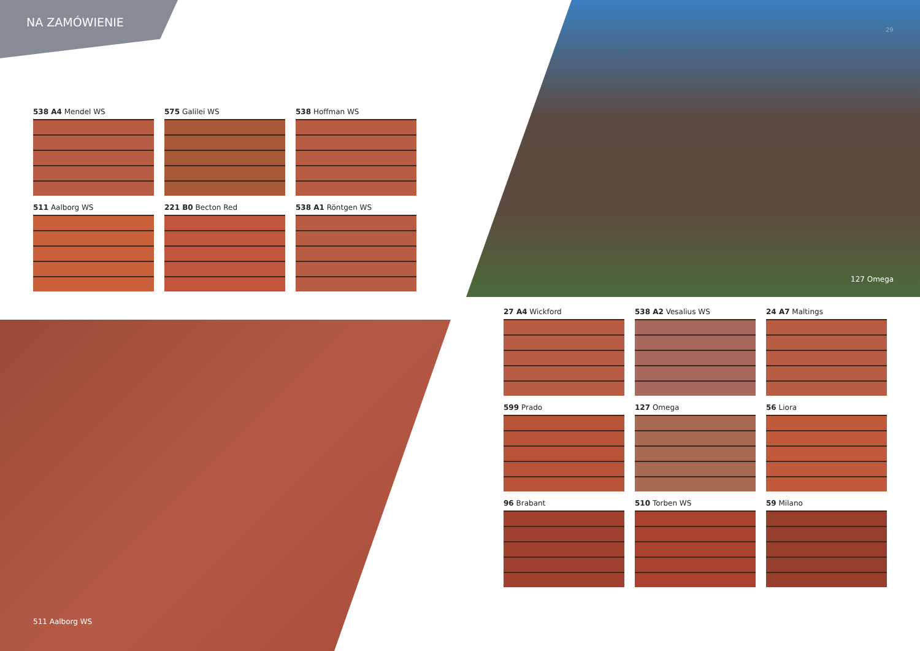NA ZAMÓWIENIE
29
538 A4 Mendel WS
575 Galilei WS
538 Hoffman WS
511 Aalborg WS
221 B0 Becton Red
538 A1 Röntgen WS
27 A4 Wickford
538 A2 Vesalius WS
24 A7 Maltings
599 Prado
127 Omega
56 Liora
96 Brabant
510 Torben WS
59 Milano
127 Omega
511 Aalborg WS